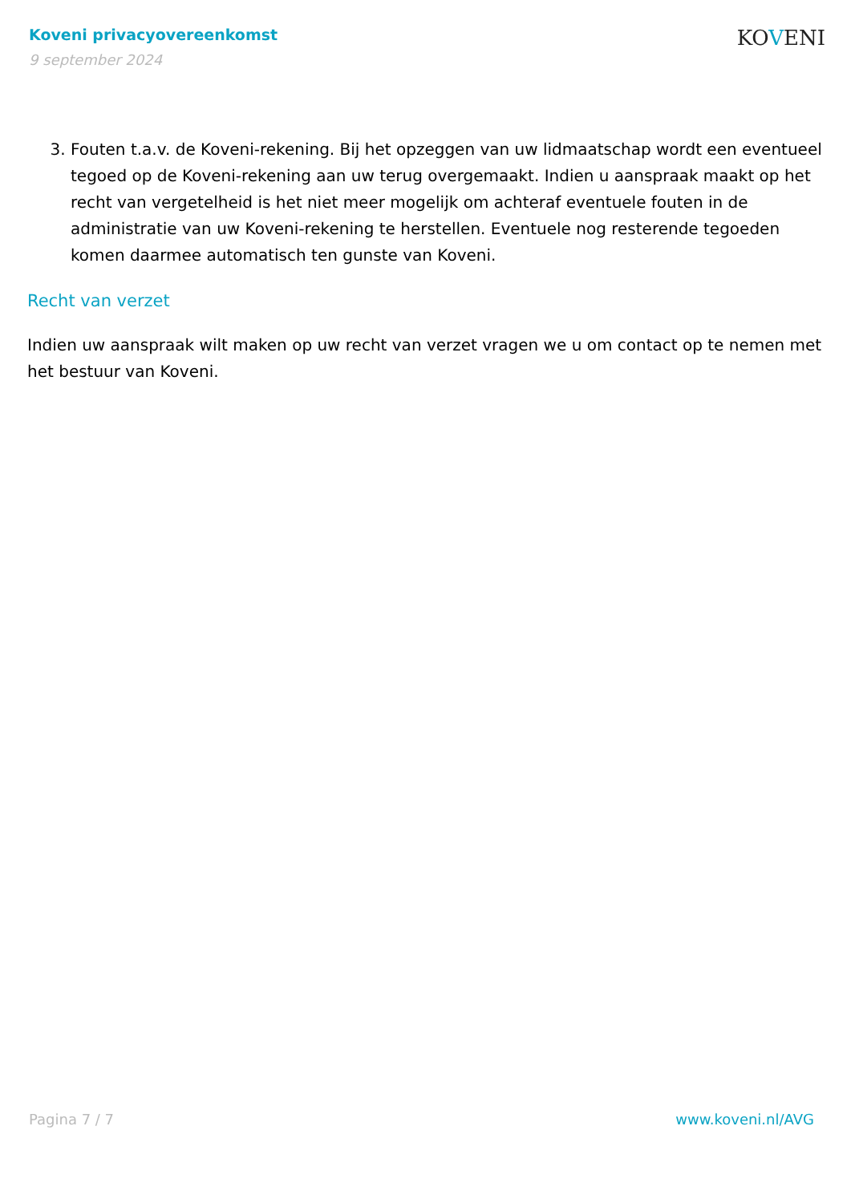Koveni privacyovereenkomst
9 september 2024
KOVENI
3. Fouten t.a.v. de Koveni-rekening. Bij het opzeggen van uw lidmaatschap wordt een eventueel tegoed op de Koveni-rekening aan uw terug overgemaakt. Indien u aanspraak maakt op het recht van vergetelheid is het niet meer mogelijk om achteraf eventuele fouten in de administratie van uw Koveni-rekening te herstellen. Eventuele nog resterende tegoeden komen daarmee automatisch ten gunste van Koveni.
Recht van verzet
Indien uw aanspraak wilt maken op uw recht van verzet vragen we u om contact op te nemen met het bestuur van Koveni.
Pagina 7 / 7 www.koveni.nl/AVG